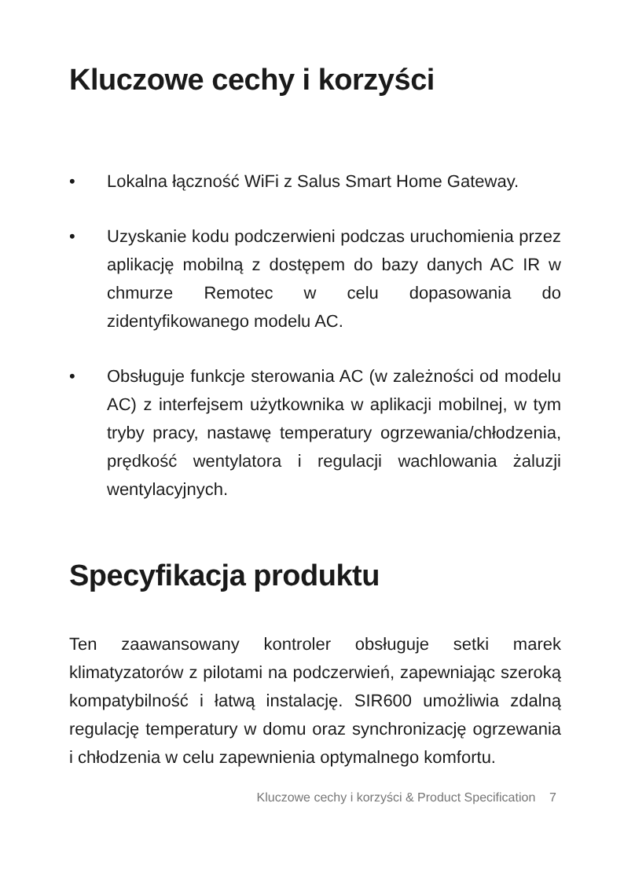Kluczowe cechy i korzyści
• Lokalna łączność WiFi z Salus Smart Home Gateway.
• Uzyskanie kodu podczerwieni podczas uruchomienia przez aplikację mobilną z dostępem do bazy danych AC IR w chmurze Remotec w celu dopasowania do zidentyfikowanego modelu AC.
• Obsługuje funkcje sterowania AC (w zależności od modelu AC) z interfejsem użytkownika w aplikacji mobilnej, w tym tryby pracy, nastawę temperatury ogrzewania/chłodzenia, prędkość wentylatora i regulacji wachlowania żaluzji wentylacyjnych.
Specyfikacja produktu
Ten zaawansowany kontroler obsługuje setki marek klimatyzatorów z pilotami na podczerwień, zapewniając szeroką kompatybilność i łatwą instalację. SIR600 umożliwia zdalną regulację temperatury w domu oraz synchronizację ogrzewania i chłodzenia w celu zapewnienia optymalnego komfortu.
Kluczowe cechy i korzyści & Product Specification 7